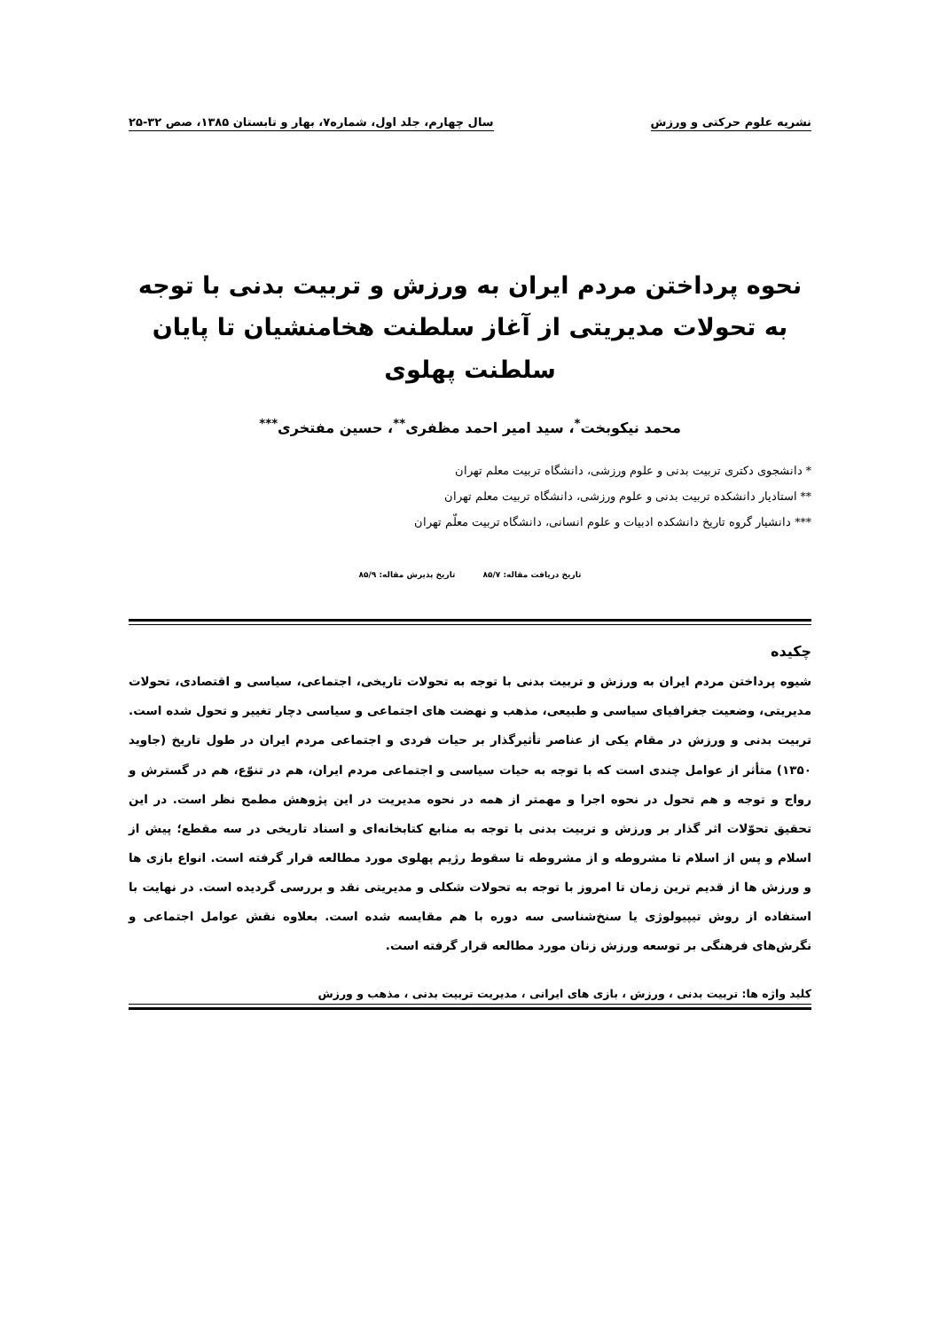نشریه علوم حرکتی و ورزش سال چهارم، جلد اول، شماره۷، بهار و تابستان ۱۳۸۵، صص ۳۲-۲۵
نحوه پرداختن مردم ایران به ورزش و تربیت بدنی با توجه به تحولات مدیریتی از آغاز سلطنت هخامنشیان تا پایان سلطنت پهلوی
محمد نیکوبخت<sup>*</sup>، سید امیر احمد مظفری<sup>**</sup>، حسین مفتخری<sup>***</sup>
* دانشجوی دکتری تربیت بدنی و علوم ورزشی، دانشگاه تربیت معلم تهران
** استادیار دانشکده تربیت بدنی و علوم ورزشی، دانشگاه تربیت معلم تهران
*** دانشیار گروه تاریخ دانشکده ادبیات و علوم انسانی، دانشگاه تربیت معلّم تهران
تاریخ دریافت مقاله: ۸۵/۷ تاریخ پذیرش مقاله: ۸۵/۹
چکیده
شیوه پرداختن مردم ایران به ورزش و تربیت بدنی با توجه به تحولات تاریخی، اجتماعی، سیاسی و اقتصادی، تحولات مدیریتی، وضعیت جغرافیای سیاسی و طبیعی، مذهب و نهضت های اجتماعی و سیاسی دچار تغییر و تحول شده است. تربیت بدنی و ورزش در مقام یکی از عناصر تأثیرگذار بر حیات فردی و اجتماعی مردم ایران در طول تاریخ (جاوید ۱۳۵۰) متأثر از عوامل چندی است که با توجه به حیات سیاسی و اجتماعی مردم ایران، هم در تنوّع، هم در گسترش و رواج و توجه و هم تحول در نحوه اجرا و مهمتر از همه در نحوه مدیریت در این پژوهش مطمح نظر است. در این تحقیق تحوّلات اثر گذار بر ورزش و تربیت بدنی با توجه به منابع کتابخانه‌ای و اسناد تاریخی در سه مقطع؛ پیش از اسلام و پس از اسلام تا مشروطه و از مشروطه تا سقوط رژیم پهلوی مورد مطالعه قرار گرفته است. انواع بازی ها و ورزش ها از قدیم ترین زمان تا امروز با توجه به تحولات شکلی و مدیریتی نقد و بررسی گردیده است. در نهایت با استفاده از روش تیپیولوژی یا سنخ‌شناسی سه دوره با هم مقایسه شده است. بعلاوه نقش عوامل اجتماعی و نگرش‌های فرهنگی بر توسعه ورزش زنان مورد مطالعه قرار گرفته است.
کلید واژه ها: تربیت بدنی ، ورزش ، بازی های ایرانی ، مدیریت تربیت بدنی ، مذهب و ورزش